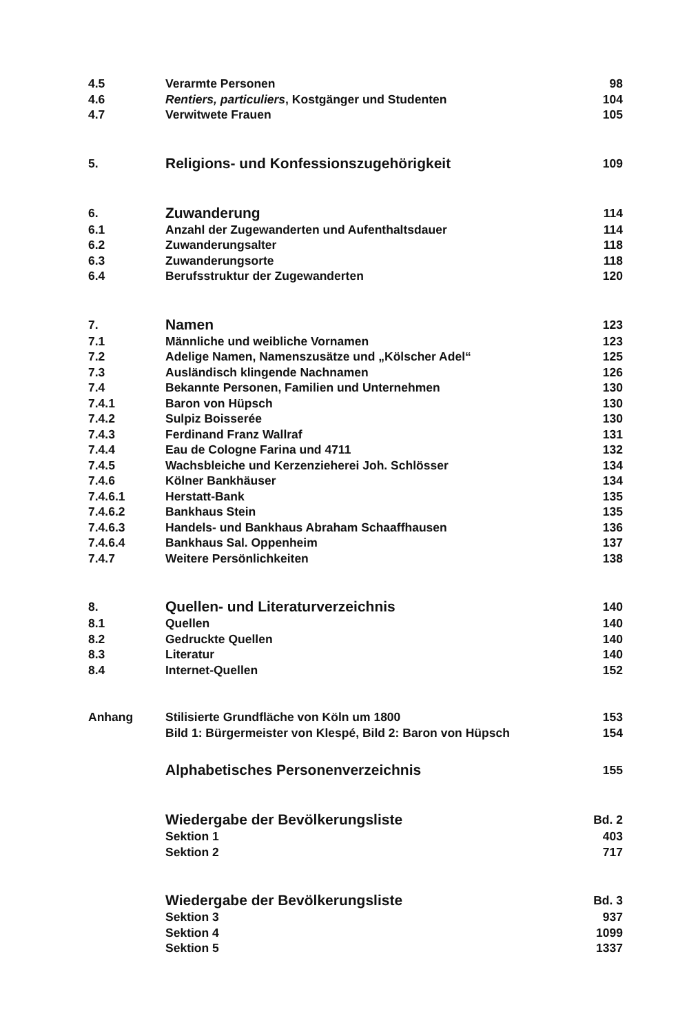| 4.5 | Verarmte Personen | 98 |
| 4.6 | Rentiers, particuliers , Kostgänger und Studenten | 104 |
| 4.7 | Verwitwete Frauen | 105 |
| 5. | Religions- und Konfessionszugehörigkeit | 109 |
| 6. | Zuwanderung | 114 |
| 6.1 | Anzahl der Zugewanderten und Aufenthaltsdauer | 114 |
| 6.2 | Zuwanderungsalter | 118 |
| 6.3 | Zuwanderungsorte | 118 |
| 6.4 | Berufsstruktur der Zugewanderten | 120 |
| 7. | Namen | 123 |
| 7.1 | Männliche und weibliche Vornamen | 123 |
| 7.2 | Adelige Namen, Namenszusätze und „Kölscher Adel“ | 125 |
| 7.3 | Ausländisch klingende Nachnamen | 126 |
| 7.4 | Bekannte Personen, Familien und Unternehmen | 130 |
| 7.4.1 | Baron von Hüpsch | 130 |
| 7.4.2 | Sulpiz Boisserée | 130 |
| 7.4.3 | Ferdinand Franz Wallraf | 131 |
| 7.4.4 | Eau de Cologne Farina und 4711 | 132 |
| 7.4.5 | Wachsbleiche und Kerzenzieherei Joh. Schlösser | 134 |
| 7.4.6 | Kölner Bankhäuser | 134 |
| 7.4.6.1 | Herstatt-Bank | 135 |
| 7.4.6.2 | Bankhaus Stein | 135 |
| 7.4.6.3 | Handels- und Bankhaus Abraham Schaaffhausen | 136 |
| 7.4.6.4 | Bankhaus Sal. Oppenheim | 137 |
| 7.4.7 | Weitere Persönlichkeiten | 138 |
| 8. | Quellen- und Literaturverzeichnis | 140 |
| 8.1 | Quellen | 140 |
| 8.2 | Gedruckte Quellen | 140 |
| 8.3 | Literatur | 140 |
| 8.4 | Internet-Quellen | 152 |
| Anhang | Stilisierte Grundfläche von Köln um 1800 | 153 |
| | Bild 1: Bürgermeister von Klespé, Bild 2: Baron von Hüpsch | 154 |
| | Alphabetisches Personenverzeichnis | 155 |
| | Wiedergabe der Bevölkerungsliste | Bd. 2 |
| | Sektion 1 | 403 |
| | Sektion 2 | 717 |
| | Wiedergabe der Bevölkerungsliste | Bd. 3 |
| | Sektion 3 | 937 |
| | Sektion 4 | 1099 |
| | Sektion 5 | 1337 |